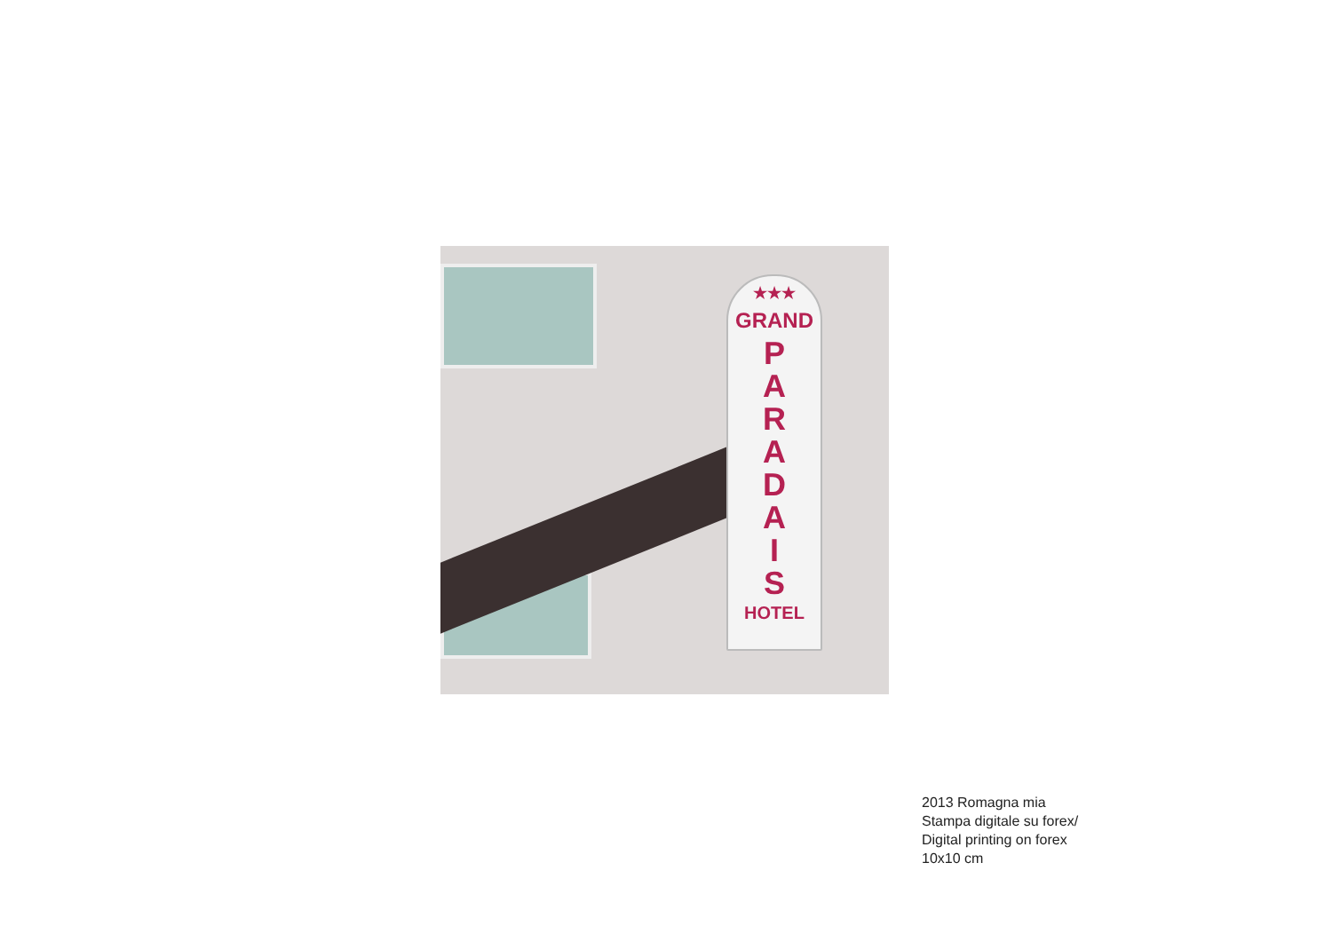★★★
GRAND
P
A
R
A
D
A
I
S
HOTEL
2013 Romagna mia
Stampa digitale su forex/
Digital printing on forex
10x10 cm